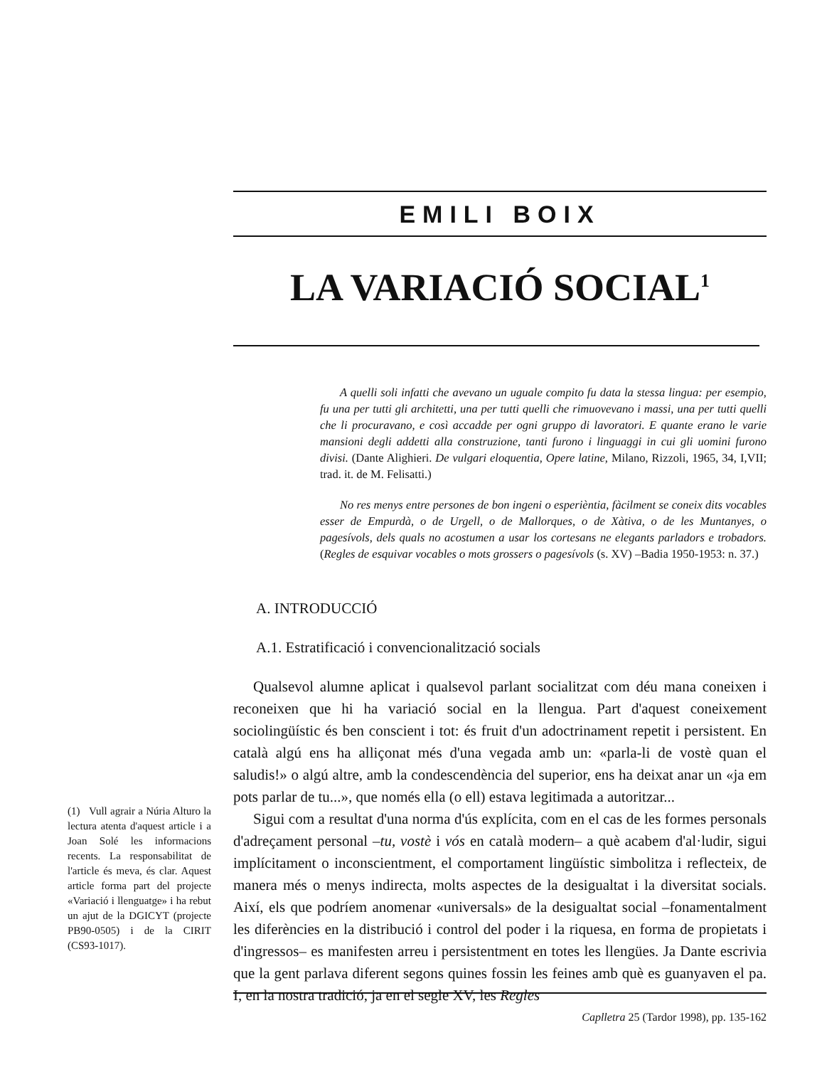EMILI BOIX
LA VARIACIÓ SOCIAL<sup>1</sup>
A quelli soli infatti che avevano un uguale compito fu data la stessa lingua: per esempio, fu una per tutti gli architetti, una per tutti quelli che rimuovevano i massi, una per tutti quelli che li procuravano, e così accadde per ogni gruppo di lavoratori. E quante erano le varie mansioni degli addetti alla construzione, tanti furono i linguaggi in cui gli uomini furono divisi. (Dante Alighieri. De vulgari eloquentia, Opere latine, Milano, Rizzoli, 1965, 34, I,VII; trad. it. de M. Felisatti.)
No res menys entre persones de bon ingeni o esperièntia, fàcilment se coneix dits vocables esser de Empurdà, o de Urgell, o de Mallorques, o de Xàtiva, o de les Muntanyes, o pagesívols, dels quals no acostumen a usar los cortesans ne elegants parladors e trobadors. (Regles de esquivar vocables o mots grossers o pagesívols (s. XV) –Badia 1950-1953: n. 37.)
A. INTRODUCCIÓ
A.1. Estratificació i convencionalització socials
Qualsevol alumne aplicat i qualsevol parlant socialitzat com déu mana coneixen i reconeixen que hi ha variació social en la llengua. Part d'aquest coneixement sociolingüístic és ben conscient i tot: és fruit d'un adoctrinament repetit i persistent. En català algú ens ha alliçonat més d'una vegada amb un: «parla-li de vostè quan el saludis!» o algú altre, amb la condescendència del superior, ens ha deixat anar un «ja em pots parlar de tu...», que només ella (o ell) estava legitimada a autoritzar...
Sigui com a resultat d'una norma d'ús explícita, com en el cas de les formes personals d'adreçament personal –tu, vostè i vós en català modern– a què acabem d'al·ludir, sigui implícitament o inconscientment, el comportament lingüístic simbolitza i reflecteix, de manera més o menys indirecta, molts aspectes de la desigualtat i la diversitat socials. Així, els que podríem anomenar «universals» de la desigualtat social –fonamentalment les diferències en la distribució i control del poder i la riquesa, en forma de propietats i d'ingressos– es manifesten arreu i persistentment en totes les llengües. Ja Dante escrivia que la gent parlava diferent segons quines fossin les feines amb què es guanyaven el pa. I, en la nostra tradició, ja en el segle XV, les Regles
(1) Vull agrair a Núria Alturo la lectura atenta d'aquest article i a Joan Solé les informacions recents. La responsabilitat de l'article és meva, és clar. Aquest article forma part del projecte «Variació i llenguatge» i ha rebut un ajut de la DGICYT (projecte PB90-0505) i de la CIRIT (CS93-1017).
Caplletra 25 (Tardor 1998), pp. 135-162